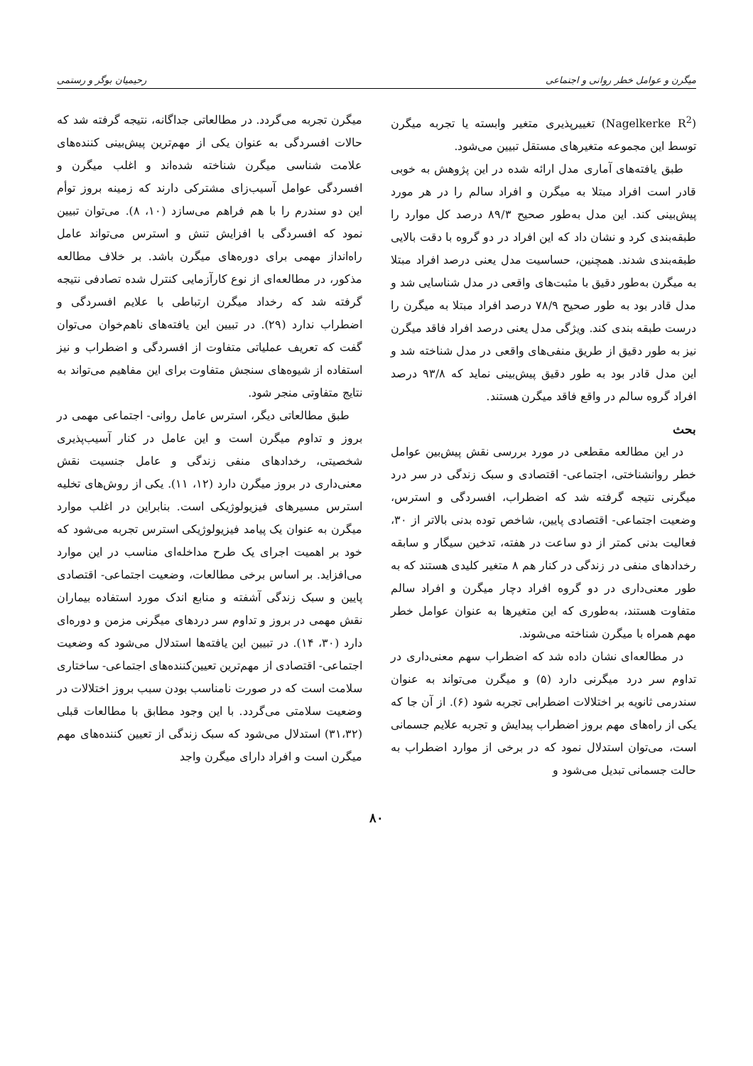میگرن و عوامل خطر روانی و اجتماعی رحیمیان بوگر و رستمی
(Nagelkerke R<sup>2</sup>) تغییرپذیری متغیر وابسته یا تجربه میگرن توسط این مجموعه متغیرهای مستقل تبیین می‌شود.
طبق یافته‌های آماری مدل ارائه شده در این پژوهش به خوبی قادر است افراد مبتلا به میگرن و افراد سالم را در هر مورد پیش‌بینی کند. این مدل به‌طور صحیح ۸۹/۳ درصد کل موارد را طبقه‌بندی کرد و نشان داد که این افراد در دو گروه با دقت بالایی طبقه‌بندی شدند. همچنین، حساسیت مدل یعنی درصد افراد مبتلا به میگرن به‌طور دقیق با مثبت‌های واقعی در مدل شناسایی شد و مدل قادر بود به طور صحیح ۷۸/۹ درصد افراد مبتلا به میگرن را درست طبقه بندی کند. ویژگی مدل یعنی درصد افراد فاقد میگرن نیز به طور دقیق از طریق منفی‌های واقعی در مدل شناخته شد و این مدل قادر بود به طور دقیق پیش‌بینی نماید که ۹۳/۸ درصد افراد گروه سالم در واقع فاقد میگرن هستند.
بحث
در این مطالعه مقطعی در مورد بررسی نقش پیش‌بین عوامل خطر روانشناختی، اجتماعی- اقتصادی و سبک زندگی در سر درد میگرنی نتیجه گرفته شد که اضطراب، افسردگی و استرس، وضعیت اجتماعی- اقتصادی پایین، شاخص توده بدنی بالاتر از ۳۰، فعالیت بدنی کمتر از دو ساعت در هفته، تدخین سیگار و سابقه رخدادهای منفی در زندگی در کنار هم ۸ متغیر کلیدی هستند که به طور معنی‌داری در دو گروه افراد دچار میگرن و افراد سالم متفاوت هستند، به‌طوری که این متغیرها به عنوان عوامل خطر مهم همراه با میگرن شناخته می‌شوند.
در مطالعه‌ای نشان داده شد که اضطراب سهم معنی‌داری در تداوم سر درد میگرنی دارد (۵) و میگرن می‌تواند به عنوان سندرمی ثانویه بر اختلالات اضطرابی تجربه شود (۶). از آن جا که یکی از راه‌های مهم بروز اضطراب پیدایش و تجربه علایم جسمانی است، می‌توان استدلال نمود که در برخی از موارد اضطراب به حالت جسمانی تبدیل می‌شود و
میگرن تجربه می‌گردد. در مطالعاتی جداگانه، نتیجه گرفته شد که حالات افسردگی به عنوان یکی از مهم‌ترین پیش‌بینی کننده‌های علامت شناسی میگرن شناخته شده‌اند و اغلب میگرن و افسردگی عوامل آسیب‌زای مشترکی دارند که زمینه بروز توأم این دو سندرم را با هم فراهم می‌سازد (۱۰، ۸). می‌توان تبیین نمود که افسردگی با افزایش تنش و استرس می‌تواند عامل راه‌انداز مهمی برای دوره‌های میگرن باشد. بر خلاف مطالعه مذکور، در مطالعه‌ای از نوع کارآزمایی کنترل شده تصادفی نتیجه گرفته شد که رخداد میگرن ارتباطی با علایم افسردگی و اضطراب ندارد (۲۹). در تبیین این یافته‌های ناهم‌خوان می‌توان گفت که تعریف عملیاتی متفاوت از افسردگی و اضطراب و نیز استفاده از شیوه‌های سنجش متفاوت برای این مفاهیم می‌تواند به نتایج متفاوتی منجر شود.
طبق مطالعاتی دیگر، استرس عامل روانی- اجتماعی مهمی در بروز و تداوم میگرن است و این عامل در کنار آسیب‌پذیری شخصیتی، رخدادهای منفی زندگی و عامل جنسیت نقش معنی‌داری در بروز میگرن دارد (۱۲، ۱۱). یکی از روش‌های تخلیه استرس مسیرهای فیزیولوژیکی است. بنابراین در اغلب موارد میگرن به عنوان یک پیامد فیزیولوژیکی استرس تجربه می‌شود که خود بر اهمیت اجرای یک طرح مداخله‌ای مناسب در این موارد می‌افزاید. بر اساس برخی مطالعات، وضعیت اجتماعی- اقتصادی پایین و سبک زندگی آشفته و منابع اندک مورد استفاده بیماران نقش مهمی در بروز و تداوم سر دردهای میگرنی مزمن و دوره‌ای دارد (۳۰، ۱۴). در تبیین این یافته‌ها استدلال می‌شود که وضعیت اجتماعی- اقتصادی از مهم‌ترین تعیین‌کننده‌های اجتماعی- ساختاری سلامت است که در صورت نامناسب بودن سبب بروز اختلالات در وضعیت سلامتی می‌گردد. با این وجود مطابق با مطالعات قبلی (۳۱،۳۲) استدلال می‌شود که سبک زندگی از تعیین کننده‌های مهم میگرن است و افراد دارای میگرن واجد
۸۰